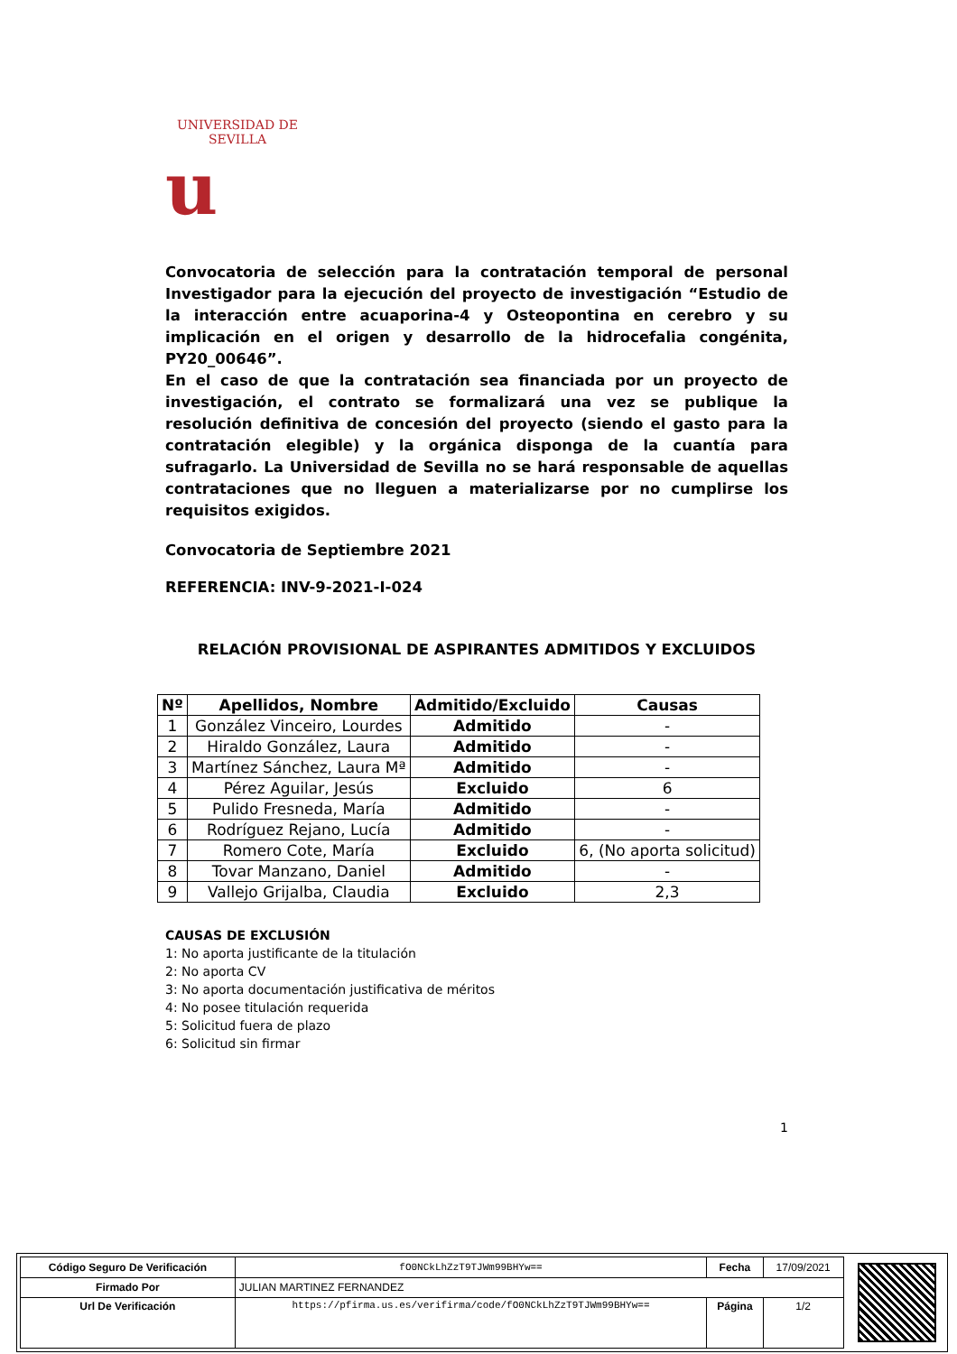UNIVERSIDAD DE SEVILLA
u
Convocatoria de selección para la contratación temporal de personal Investigador para la ejecución del proyecto de investigación “Estudio de la interacción entre acuaporina-4 y Osteopontina en cerebro y su implicación en el origen y desarrollo de la hidrocefalia congénita, PY20_00646”.
En el caso de que la contratación sea financiada por un proyecto de investigación, el contrato se formalizará una vez se publique la resolución definitiva de concesión del proyecto (siendo el gasto para la contratación elegible) y la orgánica disponga de la cuantía para sufragarlo. La Universidad de Sevilla no se hará responsable de aquellas contrataciones que no lleguen a materializarse por no cumplirse los requisitos exigidos.
Convocatoria de Septiembre 2021
REFERENCIA: INV-9-2021-I-024
RELACIÓN PROVISIONAL DE ASPIRANTES ADMITIDOS Y EXCLUIDOS
| Nº | Apellidos, Nombre | Admitido/Excluido | Causas |
| --- | --- | --- | --- |
| 1 | González Vinceiro, Lourdes | Admitido | - |
| 2 | Hiraldo González, Laura | Admitido | - |
| 3 | Martínez Sánchez, Laura Mª | Admitido | - |
| 4 | Pérez Aguilar, Jesús | Excluido | 6 |
| 5 | Pulido Fresneda, María | Admitido | - |
| 6 | Rodríguez Rejano, Lucía | Admitido | - |
| 7 | Romero Cote, María | Excluido | 6, (No aporta solicitud) |
| 8 | Tovar Manzano, Daniel | Admitido | - |
| 9 | Vallejo Grijalba, Claudia | Excluido | 2,3 |
CAUSAS DE EXCLUSIÓN
1: No aporta justificante de la titulación
2: No aporta CV
3: No aporta documentación justificativa de méritos
4: No posee titulación requerida
5: Solicitud fuera de plazo
6: Solicitud sin firmar
1
| Código Seguro De Verificación | fO0NCkLhZzT9TJWm99BHYw== | Fecha | 17/09/2021 |
| Firmado Por | JULIAN MARTINEZ FERNANDEZ | | |
| Url De Verificación | https://pfirma.us.es/verifirma/code/fO0NCkLhZzT9TJWm99BHYw== | Página | 1/2 |